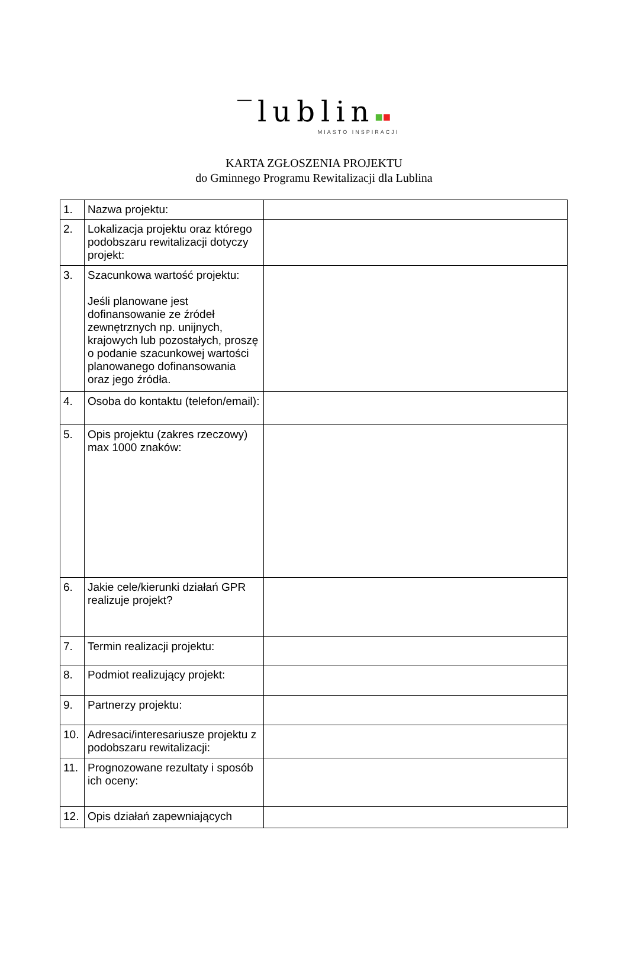‾lublin■■
MIASTO INSPIRACJI
KARTA ZGŁOSZENIA PROJEKTU
do Gminnego Programu Rewitalizacji dla Lublina
| 1. | Nazwa projektu: | |
| 2. | Lokalizacja projektu oraz którego podobszaru rewitalizacji dotyczy projekt: | |
| 3. | Szacunkowa wartość projektu: Jeśli planowane jest dofinansowanie ze źródeł zewnętrznych np. unijnych, krajowych lub pozostałych, proszę o podanie szacunkowej wartości planowanego dofinansowania oraz jego źródła. | |
| 4. | Osoba do kontaktu (telefon/email): | |
| 5. | Opis projektu (zakres rzeczowy) max 1000 znaków: | |
| 6. | Jakie cele/kierunki działań GPR realizuje projekt? | |
| 7. | Termin realizacji projektu: | |
| 8. | Podmiot realizujący projekt: | |
| 9. | Partnerzy projektu: | |
| 10. | Adresaci/interesariusze projektu z podobszaru rewitalizacji: | |
| 11. | Prognozowane rezultaty i sposób ich oceny: | |
| 12. | Opis działań zapewniających | |